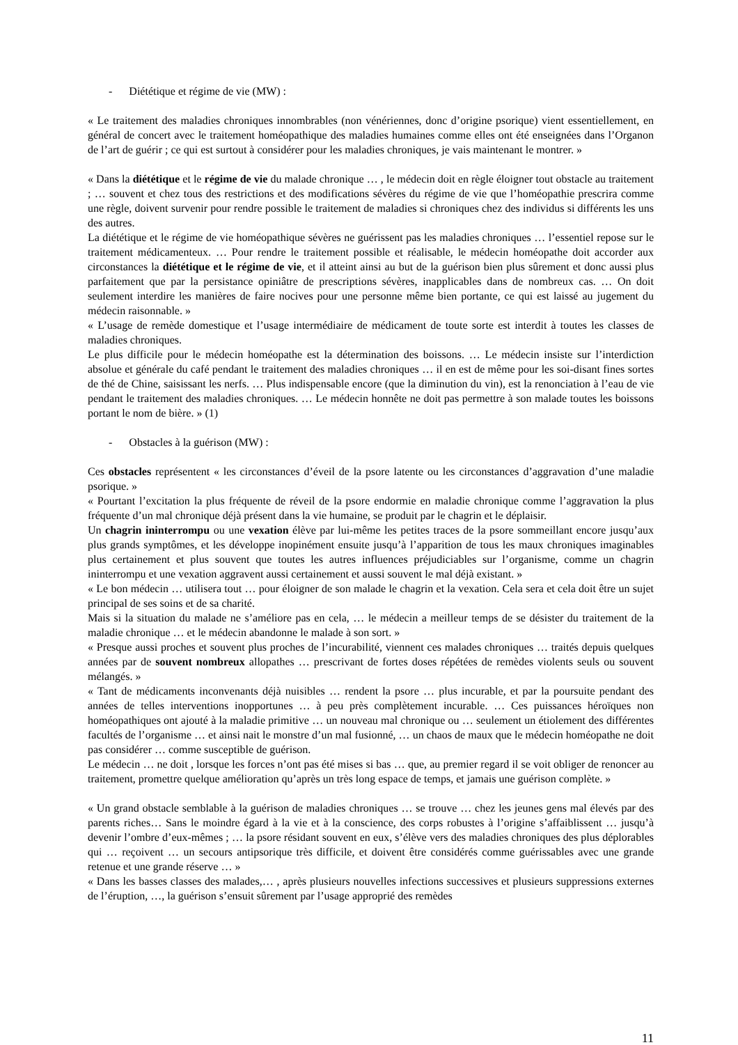- Diététique et régime de vie (MW) :
« Le traitement des maladies chroniques innombrables (non vénériennes, donc d’origine psorique) vient essentiellement, en général de concert avec le traitement homéopathique des maladies humaines comme elles ont été enseignées dans l’Organon de l’art de guérir ; ce qui est surtout à considérer pour les maladies chroniques, je vais maintenant le montrer. »
« Dans la diététique et le régime de vie du malade chronique … , le médecin doit en règle éloigner tout obstacle au traitement ; … souvent et chez tous des restrictions et des modifications sévères du régime de vie que l’homéopathie prescrira comme une règle, doivent survenir pour rendre possible le traitement de maladies si chroniques chez des individus si différents les uns des autres.
La diététique et le régime de vie homéopathique sévères ne guérissent pas les maladies chroniques … l’essentiel repose sur le traitement médicamenteux. … Pour rendre le traitement possible et réalisable, le médecin homéopathe doit accorder aux circonstances la diététique et le régime de vie, et il atteint ainsi au but de la guérison bien plus sûrement et donc aussi plus parfaitement que par la persistance opiniâtre de prescriptions sévères, inapplicables dans de nombreux cas. … On doit seulement interdire les manières de faire nocives pour une personne même bien portante, ce qui est laissé au jugement du médecin raisonnable. »
« L’usage de remède domestique et l’usage intermédiaire de médicament de toute sorte est interdit à toutes les classes de maladies chroniques.
Le plus difficile pour le médecin homéopathe est la détermination des boissons. … Le médecin insiste sur l’interdiction absolue et générale du café pendant le traitement des maladies chroniques … il en est de même pour les soi-disant fines sortes de thé de Chine, saisissant les nerfs. … Plus indispensable encore (que la diminution du vin), est la renonciation à l’eau de vie pendant le traitement des maladies chroniques. … Le médecin honnête ne doit pas permettre à son malade toutes les boissons portant le nom de bière. » (1)
- Obstacles à la guérison (MW) :
Ces obstacles représentent « les circonstances d’éveil de la psore latente ou les circonstances d’aggravation d’une maladie psorique. »
« Pourtant l’excitation la plus fréquente de réveil de la psore endormie en maladie chronique comme l’aggravation la plus fréquente d’un mal chronique déjà présent dans la vie humaine, se produit par le chagrin et le déplaisir.
Un chagrin ininterrompu ou une vexation élève par lui-même les petites traces de la psore sommeillant encore jusqu’aux plus grands symptômes, et les développe inopinément ensuite jusqu’à l’apparition de tous les maux chroniques imaginables plus certainement et plus souvent que toutes les autres influences préjudiciables sur l’organisme, comme un chagrin ininterrompu et une vexation aggravent aussi certainement et aussi souvent le mal déjà existant. »
« Le bon médecin … utilisera tout … pour éloigner de son malade le chagrin et la vexation. Cela sera et cela doit être un sujet principal de ses soins et de sa charité.
Mais si la situation du malade ne s’améliore pas en cela, … le médecin a meilleur temps de se désister du traitement de la maladie chronique … et le médecin abandonne le malade à son sort. »
« Presque aussi proches et souvent plus proches de l’incurabilité, viennent ces malades chroniques … traités depuis quelques années par de souvent nombreux allopathes … prescrivant de fortes doses répétées de remèdes violents seuls ou souvent mélangés. »
« Tant de médicaments inconvenants déjà nuisibles … rendent la psore … plus incurable, et par la poursuite pendant des années de telles interventions inopportunes … à peu près complètement incurable. … Ces puissances héroïques non homéopathiques ont ajouté à la maladie primitive … un nouveau mal chronique ou … seulement un étiolement des différentes facultés de l’organisme … et ainsi nait le monstre d’un mal fusionné, … un chaos de maux que le médecin homéopathe ne doit pas considérer … comme susceptible de guérison.
Le médecin … ne doit , lorsque les forces n’ont pas été mises si bas … que, au premier regard il se voit obliger de renoncer au traitement, promettre quelque amélioration qu’après un très long espace de temps, et jamais une guérison complète. »
« Un grand obstacle semblable à la guérison de maladies chroniques … se trouve … chez les jeunes gens mal élevés par des parents riches… Sans le moindre égard à la vie et à la conscience, des corps robustes à l’origine s’affaiblissent … jusqu’à devenir l’ombre d’eux-mêmes ; … la psore résidant souvent en eux, s’élève vers des maladies chroniques des plus déplorables qui … reçoivent … un secours antipsorique très difficile, et doivent être considérés comme guérissables avec une grande retenue et une grande réserve … »
« Dans les basses classes des malades,… , après plusieurs nouvelles infections successives et plusieurs suppressions externes de l’éruption, …, la guérison s’ensuit sûrement par l’usage approprié des remèdes
11